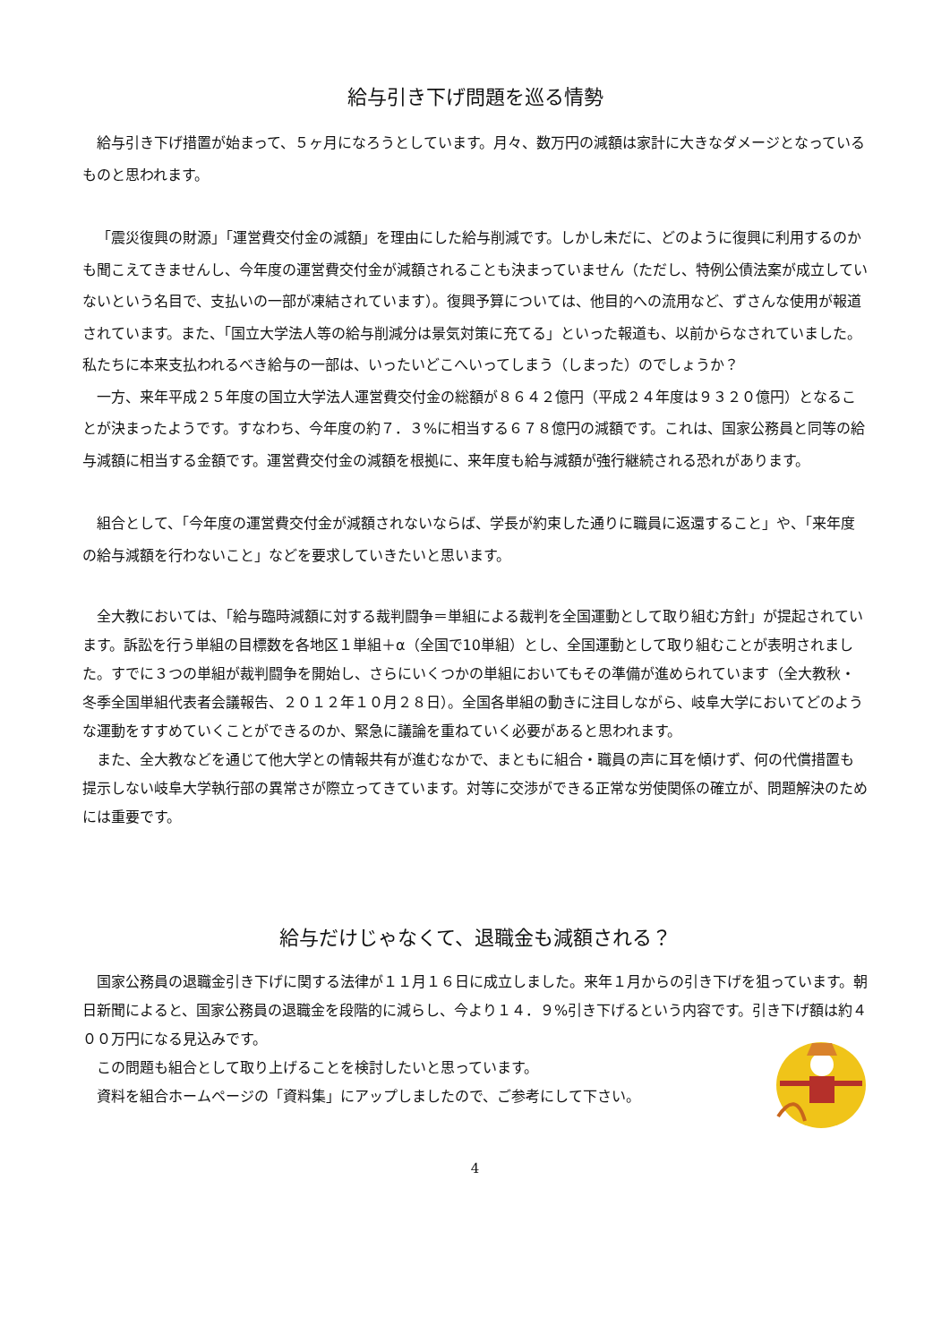給与引き下げ問題を巡る情勢
給与引き下げ措置が始まって、５ヶ月になろうとしています。月々、数万円の減額は家計に大きなダメージとなっているものと思われます。
「震災復興の財源」「運営費交付金の減額」を理由にした給与削減です。しかし未だに、どのように復興に利用するのかも聞こえてきませんし、今年度の運営費交付金が減額されることも決まっていません（ただし、特例公債法案が成立していないという名目で、支払いの一部が凍結されています）。復興予算については、他目的への流用など、ずさんな使用が報道されています。また、「国立大学法人等の給与削減分は景気対策に充てる」といった報道も、以前からなされていました。私たちに本来支払われるべき給与の一部は、いったいどこへいってしまう（しまった）のでしょうか？
一方、来年平成２５年度の国立大学法人運営費交付金の総額が８６４２億円（平成２４年度は９３２０億円）となることが決まったようです。すなわち、今年度の約７．３%に相当する６７８億円の減額です。これは、国家公務員と同等の給与減額に相当する金額です。運営費交付金の減額を根拠に、来年度も給与減額が強行継続される恐れがあります。
組合として、「今年度の運営費交付金が減額されないならば、学長が約束した通りに職員に返還すること」や、「来年度の給与減額を行わないこと」などを要求していきたいと思います。
全大教においては、「給与臨時減額に対する裁判闘争＝単組による裁判を全国運動として取り組む方針」が提起されています。訴訟を行う単組の目標数を各地区１単組＋α（全国で10単組）とし、全国運動として取り組むことが表明されました。すでに３つの単組が裁判闘争を開始し、さらにいくつかの単組においてもその準備が進められています（全大教秋・冬季全国単組代表者会議報告、２０１２年１０月２８日）。全国各単組の動きに注目しながら、岐阜大学においてどのような運動をすすめていくことができるのか、緊急に議論を重ねていく必要があると思われます。
また、全大教などを通じて他大学との情報共有が進むなかで、まともに組合・職員の声に耳を傾けず、何の代償措置も提示しない岐阜大学執行部の異常さが際立ってきています。対等に交渉ができる正常な労使関係の確立が、問題解決のためには重要です。
給与だけじゃなくて、退職金も減額される？
国家公務員の退職金引き下げに関する法律が１１月１６日に成立しました。来年１月からの引き下げを狙っています。朝日新聞によると、国家公務員の退職金を段階的に減らし、今より１４．９%引き下げるという内容です。引き下げ額は約４００万円になる見込みです。
この問題も組合として取り上げることを検討したいと思っています。
資料を組合ホームページの「資料集」にアップしましたので、ご参考にして下さい。
4